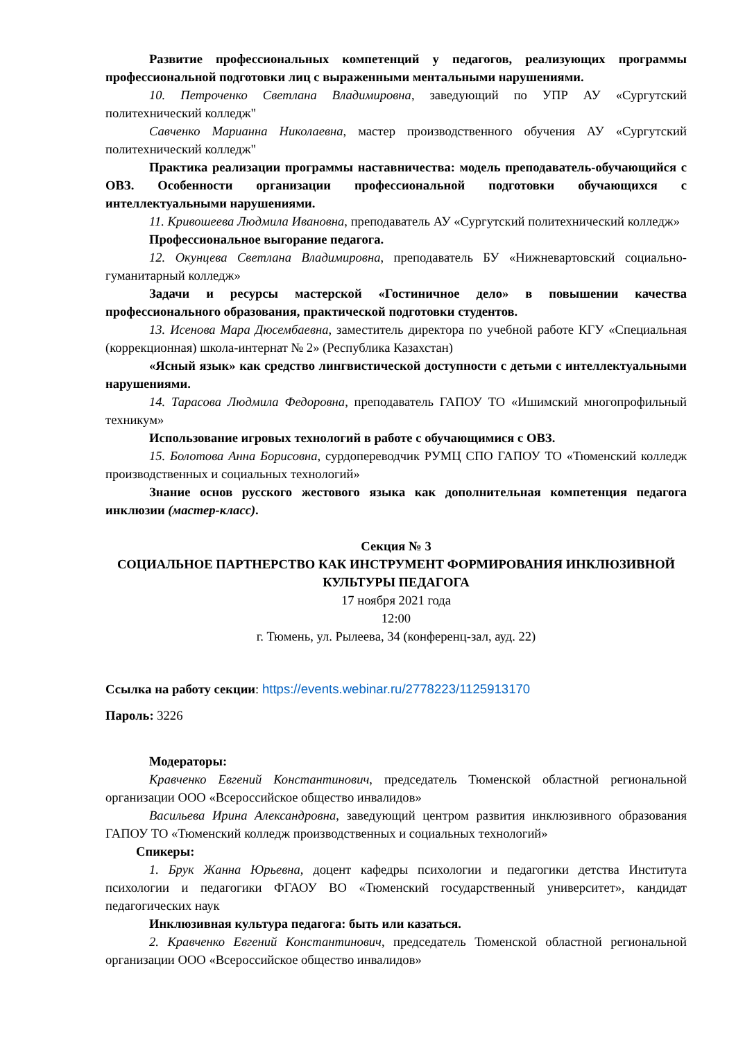Развитие профессиональных компетенций у педагогов, реализующих программы профессиональной подготовки лиц с выраженными ментальными нарушениями.
10. Петроченко Светлана Владимировна, заведующий по УПР АУ «Сургутский политехнический колледж"
Савченко Марианна Николаевна, мастер производственного обучения АУ «Сургутский политехнический колледж"
Практика реализации программы наставничества: модель преподаватель-обучающийся с ОВЗ. Особенности организации профессиональной подготовки обучающихся с интеллектуальными нарушениями.
11. Кривошеева Людмила Ивановна, преподаватель АУ «Сургутский политехнический колледж»
Профессиональное выгорание педагога.
12. Окунцева Светлана Владимировна, преподаватель БУ «Нижневартовский социально-гуманитарный колледж»
Задачи и ресурсы мастерской «Гостиничное дело» в повышении качества профессионального образования, практической подготовки студентов.
13. Исенова Мара Дюсембаевна, заместитель директора по учебной работе КГУ «Специальная (коррекционная) школа-интернат № 2» (Республика Казахстан)
«Ясный язык» как средство лингвистической доступности с детьми с интеллектуальными нарушениями.
14. Тарасова Людмила Федоровна, преподаватель ГАПОУ ТО «Ишимский многопрофильный техникум»
Использование игровых технологий в работе с обучающимися с ОВЗ.
15. Болотова Анна Борисовна, сурдопереводчик РУМЦ СПО ГАПОУ ТО «Тюменский колледж производственных и социальных технологий»
Знание основ русского жестового языка как дополнительная компетенция педагога инклюзии (мастер-класс).
Секция № 3
СОЦИАЛЬНОЕ ПАРТНЕРСТВО КАК ИНСТРУМЕНТ ФОРМИРОВАНИЯ ИНКЛЮЗИВНОЙ КУЛЬТУРЫ ПЕДАГОГА
17 ноября 2021 года
12:00
г. Тюмень, ул. Рылеева, 34 (конференц-зал, ауд. 22)
Ссылка на работу секции: https://events.webinar.ru/2778223/1125913170
Пароль: 3226
Модераторы:
Кравченко Евгений Константинович, председатель Тюменской областной региональной организации ООО «Всероссийское общество инвалидов»
Васильева Ирина Александровна, заведующий центром развития инклюзивного образования ГАПОУ ТО «Тюменский колледж производственных и социальных технологий»
Спикеры:
1. Брук Жанна Юрьевна, доцент кафедры психологии и педагогики детства Института психологии и педагогики ФГАОУ ВО «Тюменский государственный университет», кандидат педагогических наук
Инклюзивная культура педагога: быть или казаться.
2. Кравченко Евгений Константинович, председатель Тюменской областной региональной организации ООО «Всероссийское общество инвалидов»